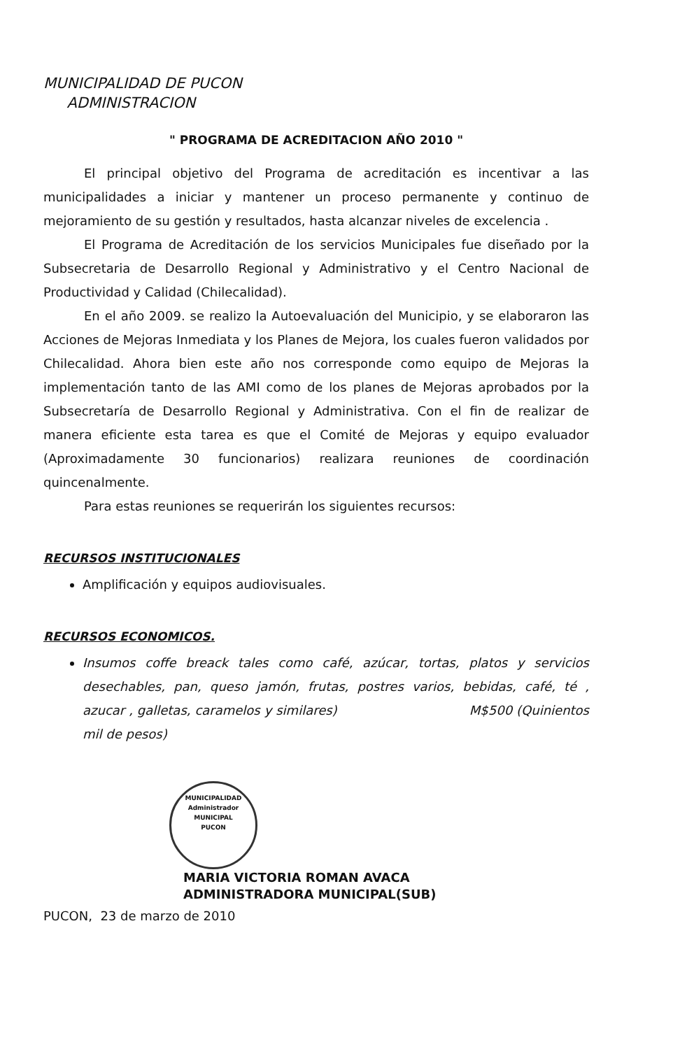MUNICIPALIDAD DE PUCON
ADMINISTRACION
" PROGRAMA DE ACREDITACION AÑO 2010 "
El principal objetivo del Programa de acreditación es incentivar a las municipalidades a iniciar y mantener un proceso permanente y continuo de mejoramiento de su gestión y resultados, hasta alcanzar niveles de excelencia .
El Programa de Acreditación de los servicios Municipales fue diseñado por la Subsecretaria de Desarrollo Regional y Administrativo y el Centro Nacional de Productividad y Calidad (Chilecalidad).
En el año 2009. se realizo la Autoevaluación del Municipio, y se elaboraron las Acciones de Mejoras Inmediata y los Planes de Mejora, los cuales fueron validados por Chilecalidad. Ahora bien este año nos corresponde como equipo de Mejoras la implementación tanto de las AMI como de los planes de Mejoras aprobados por la Subsecretaría de Desarrollo Regional y Administrativa. Con el fin de realizar de manera eficiente esta tarea es que el Comité de Mejoras y equipo evaluador (Aproximadamente 30 funcionarios) realizara reuniones de coordinación quincenalmente.
Para estas reuniones se requerirán los siguientes recursos:
RECURSOS INSTITUCIONALES
Amplificación y equipos audiovisuales.
RECURSOS ECONOMICOS.
Insumos coffe breack tales como café, azúcar, tortas, platos y servicios desechables, pan, queso jamón, frutas, postres varios, bebidas, café, té , azucar , galletas, caramelos y similares) M$500 (Quinientos mil de pesos)
MUNICIPALIDAD
Administrador
MUNICIPAL
PUCON
MARIA VICTORIA ROMAN AVACA
ADMINISTRADORA MUNICIPAL(SUB)
PUCON, 23 de marzo de 2010